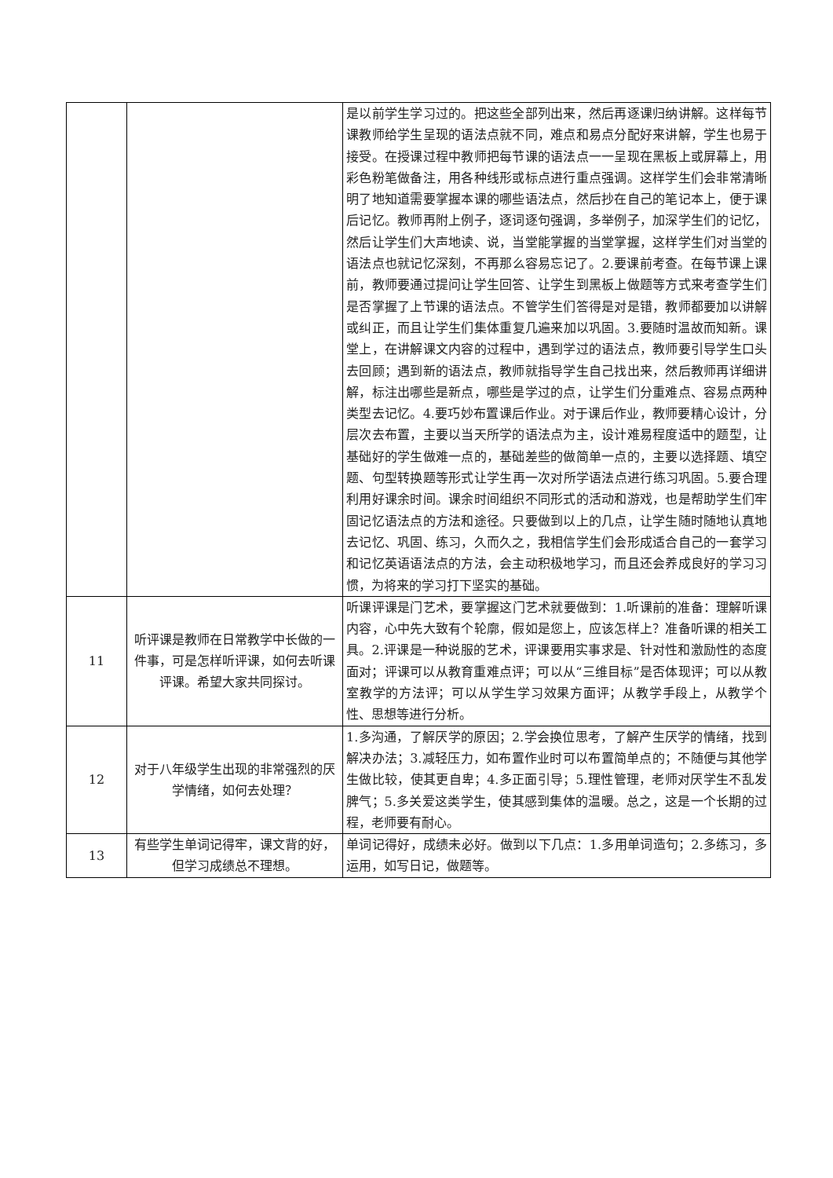| | | 是以前学生学习过的。把这些全部列出来，然后再逐课归纳讲解。这样每节课教师给学生呈现的语法点就不同，难点和易点分配好来讲解，学生也易于接受。在授课过程中教师把每节课的语法点一一呈现在黑板上或屏幕上，用彩色粉笔做备注，用各种线形或标点进行重点强调。这样学生们会非常清晰明了地知道需要掌握本课的哪些语法点，然后抄在自己的笔记本上，便于课后记忆。教师再附上例子，逐词逐句强调，多举例子，加深学生们的记忆，然后让学生们大声地读、说，当堂能掌握的当堂掌握，这样学生们对当堂的语法点也就记忆深刻，不再那么容易忘记了。2.要课前考查。在每节课上课前，教师要通过提问让学生回答、让学生到黑板上做题等方式来考查学生们是否掌握了上节课的语法点。不管学生们答得是对是错，教师都要加以讲解或纠正，而且让学生们集体重复几遍来加以巩固。3.要随时温故而知新。课堂上，在讲解课文内容的过程中，遇到学过的语法点，教师要引导学生口头去回顾；遇到新的语法点，教师就指导学生自己找出来，然后教师再详细讲解，标注出哪些是新点，哪些是学过的点，让学生们分重难点、容易点两种类型去记忆。4.要巧妙布置课后作业。对于课后作业，教师要精心设计，分层次去布置，主要以当天所学的语法点为主，设计难易程度适中的题型，让基础好的学生做难一点的，基础差些的做简单一点的，主要以选择题、填空题、句型转换题等形式让学生再一次对所学语法点进行练习巩固。5.要合理利用好课余时间。课余时间组织不同形式的活动和游戏，也是帮助学生们牢固记忆语法点的方法和途径。只要做到以上的几点，让学生随时随地认真地去记忆、巩固、练习，久而久之，我相信学生们会形成适合自己的一套学习和记忆英语语法点的方法，会主动积极地学习，而且还会养成良好的学习习惯，为将来的学习打下坚实的基础。 |
| 11 | 听评课是教师在日常教学中长做的一件事，可是怎样听评课，如何去听课评课。希望大家共同探讨。 | 听课评课是门艺术，要掌握这门艺术就要做到：1.听课前的准备：理解听课内容，心中先大致有个轮廓，假如是您上，应该怎样上？准备听课的相关工具。2.评课是一种说服的艺术，评课要用实事求是、针对性和激励性的态度面对；评课可以从教育重难点评；可以从“三维目标”是否体现评；可以从教室教学的方法评；可以从学生学习效果方面评；从教学手段上，从教学个性、思想等进行分析。 |
| 12 | 对于八年级学生出现的非常强烈的厌学情绪，如何去处理？ | 1.多沟通，了解厌学的原因；2.学会换位思考，了解产生厌学的情绪，找到解决办法；3.减轻压力，如布置作业时可以布置简单点的；不随便与其他学生做比较，使其更自卑；4.多正面引导；5.理性管理，老师对厌学生不乱发脾气；5.多关爱这类学生，使其感到集体的温暖。总之，这是一个长期的过程，老师要有耐心。 |
| 13 | 有些学生单词记得牢，课文背的好，但学习成绩总不理想。 | 单词记得好，成绩未必好。做到以下几点：1.多用单词造句；2.多练习，多运用，如写日记，做题等。 |